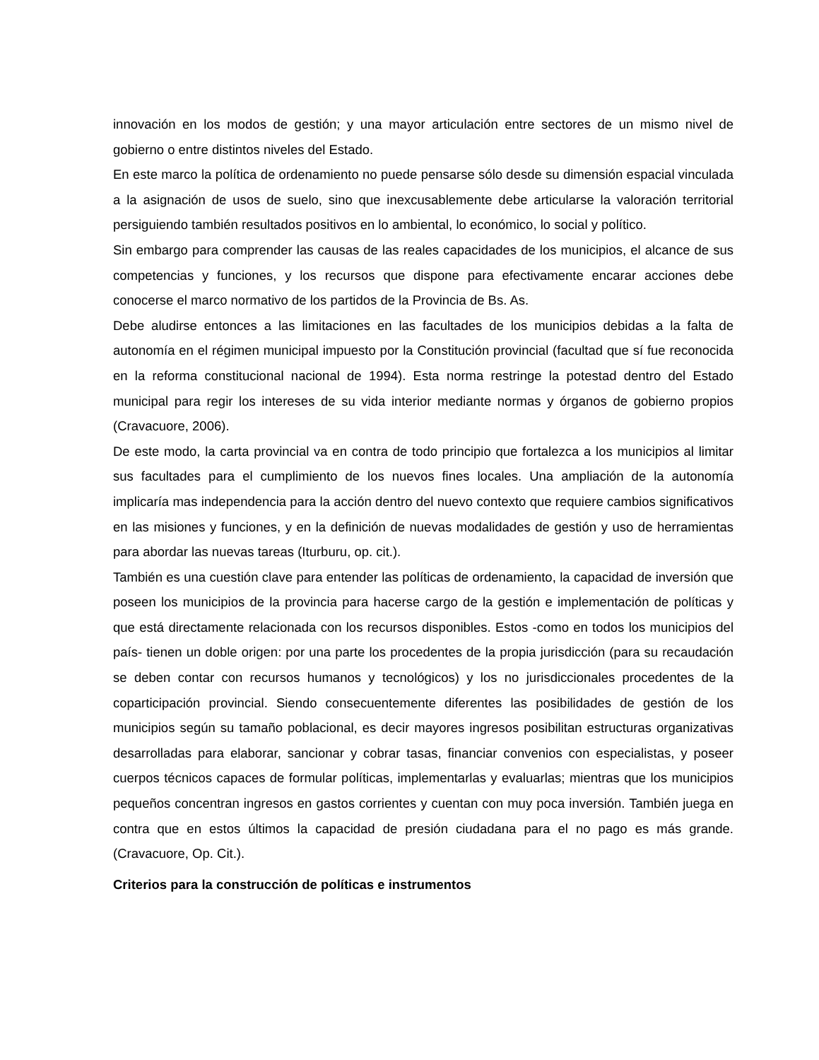innovación en los modos de gestión; y una mayor articulación entre sectores de un mismo nivel de gobierno o entre distintos niveles del Estado.
En este marco la política de ordenamiento no puede pensarse sólo desde su dimensión espacial vinculada a la asignación de usos de suelo, sino que inexcusablemente debe articularse la valoración territorial persiguiendo también resultados positivos en lo ambiental, lo económico, lo social y político.
Sin embargo para comprender las causas de las reales capacidades de los municipios, el alcance de sus competencias y funciones, y los recursos que dispone para efectivamente encarar acciones debe conocerse el marco normativo de los partidos de la Provincia de Bs. As.
Debe aludirse entonces a las limitaciones en las facultades de los municipios debidas a la falta de autonomía en el régimen municipal impuesto por la Constitución provincial (facultad que sí fue reconocida en la reforma constitucional nacional de 1994). Esta norma restringe la potestad dentro del Estado municipal para regir los intereses de su vida interior mediante normas y órganos de gobierno propios (Cravacuore, 2006).
De este modo, la carta provincial va en contra de todo principio que fortalezca a los municipios al limitar sus facultades para el cumplimiento de los nuevos fines locales. Una ampliación de la autonomía implicaría mas independencia para la acción dentro del nuevo contexto que requiere cambios significativos en las misiones y funciones, y en la definición de nuevas modalidades de gestión y uso de herramientas para abordar las nuevas tareas (Iturburu, op. cit.).
También es una cuestión clave para entender las políticas de ordenamiento, la capacidad de inversión que poseen los municipios de la provincia para hacerse cargo de la gestión e implementación de políticas y que está directamente relacionada con los recursos disponibles. Estos -como en todos los municipios del país- tienen un doble origen: por una parte los procedentes de la propia jurisdicción (para su recaudación se deben contar con recursos humanos y tecnológicos) y los no jurisdiccionales procedentes de la coparticipación provincial. Siendo consecuentemente diferentes las posibilidades de gestión de los municipios según su tamaño poblacional, es decir mayores ingresos posibilitan estructuras organizativas desarrolladas para elaborar, sancionar y cobrar tasas, financiar convenios con especialistas, y poseer cuerpos técnicos capaces de formular políticas, implementarlas y evaluarlas; mientras que los municipios pequeños concentran ingresos en gastos corrientes y cuentan con muy poca inversión. También juega en contra que en estos últimos la capacidad de presión ciudadana para el no pago es más grande. (Cravacuore, Op. Cit.).
Criterios para la construcción de políticas e instrumentos